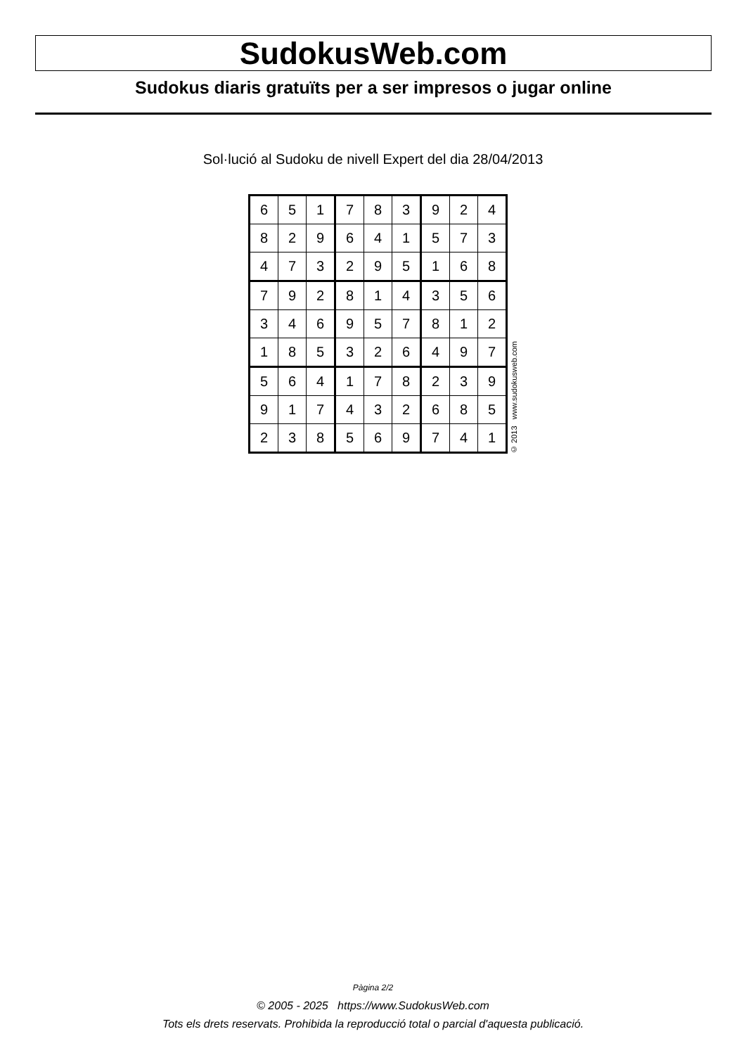SudokusWeb.com
Sudokus diaris gratuïts per a ser impresos o jugar online
Sol·lució al Sudoku de nivell Expert del dia 28/04/2013
| 6 | 5 | 1 | 7 | 8 | 3 | 9 | 2 | 4 |
| 8 | 2 | 9 | 6 | 4 | 1 | 5 | 7 | 3 |
| 4 | 7 | 3 | 2 | 9 | 5 | 1 | 6 | 8 |
| 7 | 9 | 2 | 8 | 1 | 4 | 3 | 5 | 6 |
| 3 | 4 | 6 | 9 | 5 | 7 | 8 | 1 | 2 |
| 1 | 8 | 5 | 3 | 2 | 6 | 4 | 9 | 7 |
| 5 | 6 | 4 | 1 | 7 | 8 | 2 | 3 | 9 |
| 9 | 1 | 7 | 4 | 3 | 2 | 6 | 8 | 5 |
| 2 | 3 | 8 | 5 | 6 | 9 | 7 | 4 | 1 |
© 2013 www.sudokusweb.com
Pàgina 2/2
© 2005 - 2025 https://www.SudokusWeb.com
Tots els drets reservats. Prohibida la reproducció total o parcial d'aquesta publicació.